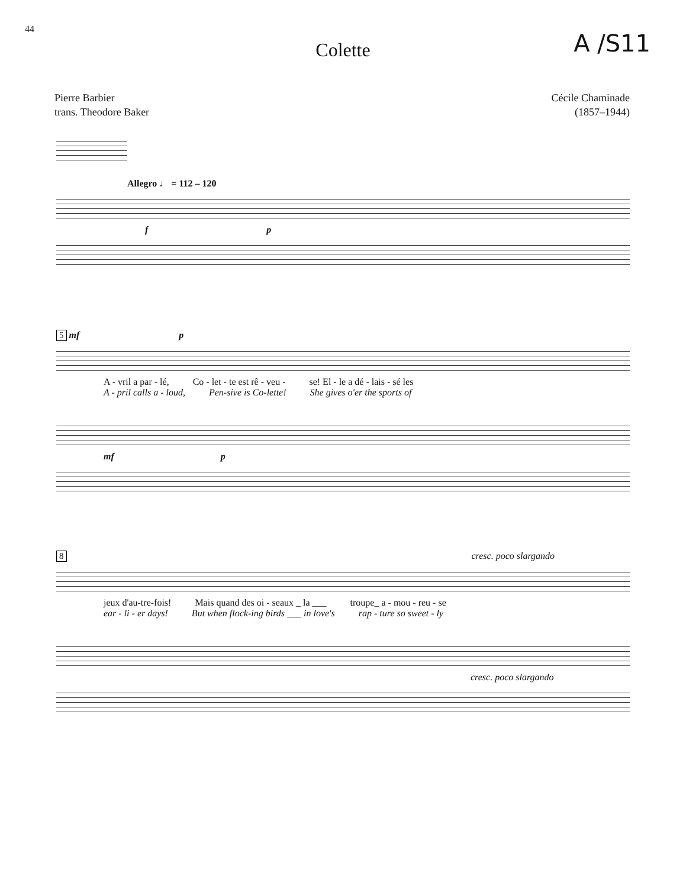44
A /S11
Colette
Pierre Barbier
trans. Theodore Baker
Cécile Chaminade
(1857–1944)
Allegro ♩ = 112 – 120
f p
5 mf p
A - vril a par - lé, Co - let - te est rê - veu - se! El - le a dé - lais - sé les
A - pril calls a - loud, Pen-sive is Co-lette! She gives o'er the sports of
mf p
8 cresc. poco slargando
jeux d'au-tre-fois! Mais quand des oi - seaux _ la ___ troupe_ a - mou - reu - se
ear - li - er days! But when flock-ing birds ___ in love's rap - ture so sweet - ly
cresc. poco slargando